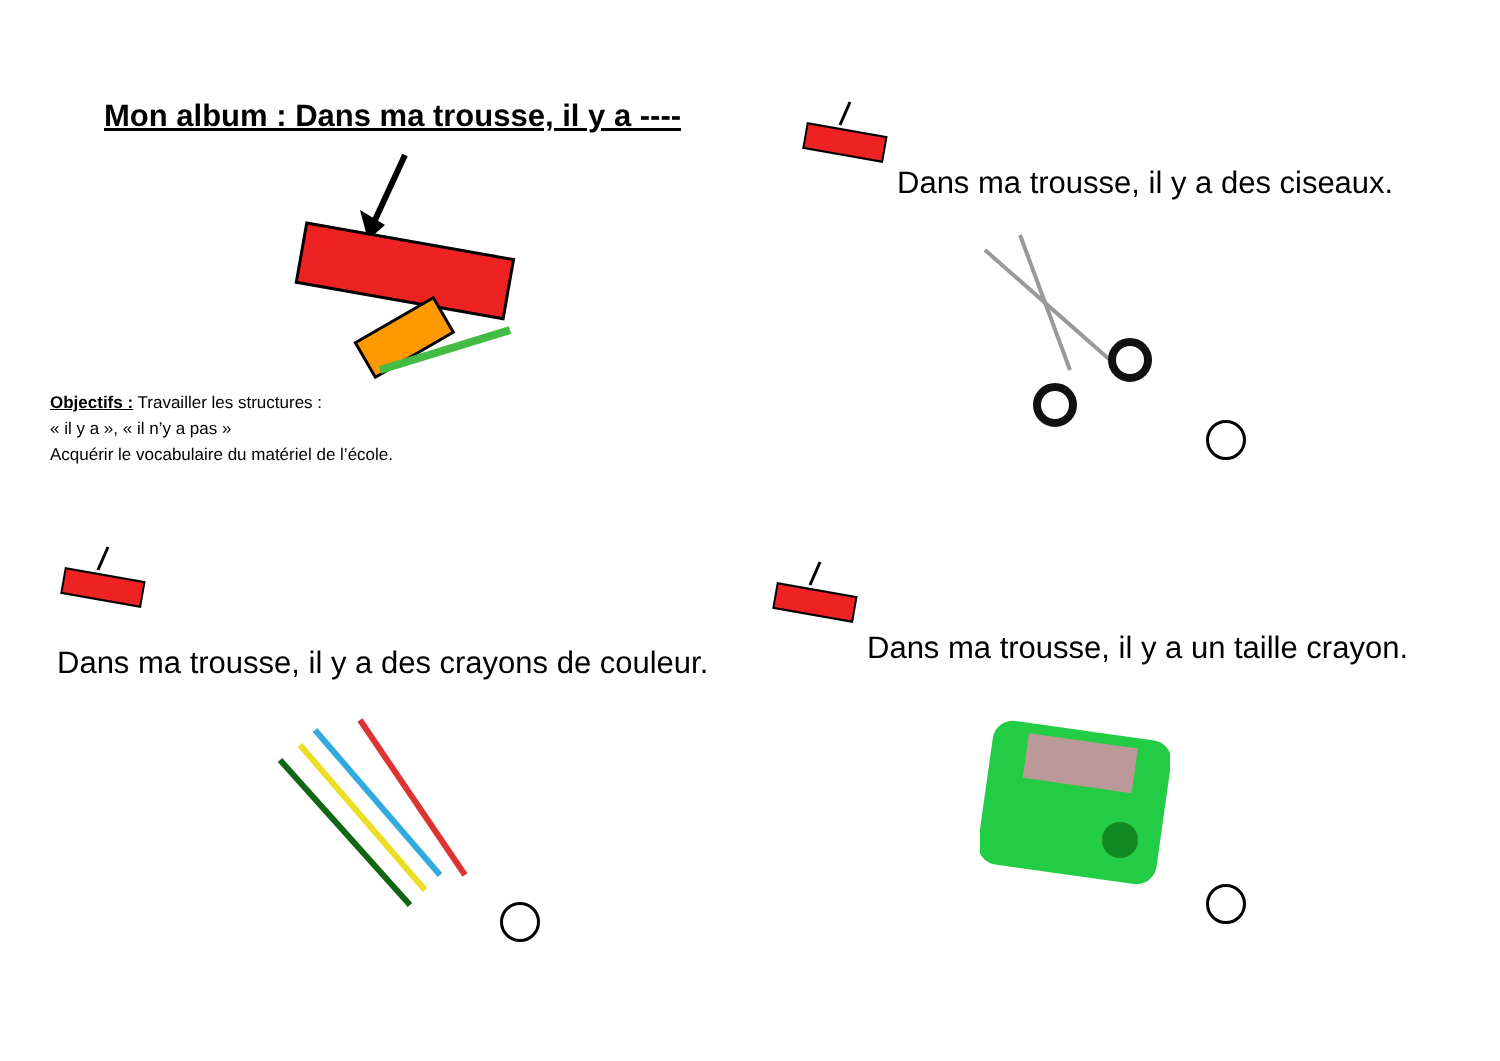Mon album : Dans ma trousse, il y a ----
Objectifs : Travailler les structures :
« il y a », « il n’y a pas »
Acquérir le vocabulaire du matériel de l’école.
Dans ma trousse, il y a des ciseaux.
Dans ma trousse, il y a des crayons de couleur.
Dans ma trousse, il y a un taille crayon.